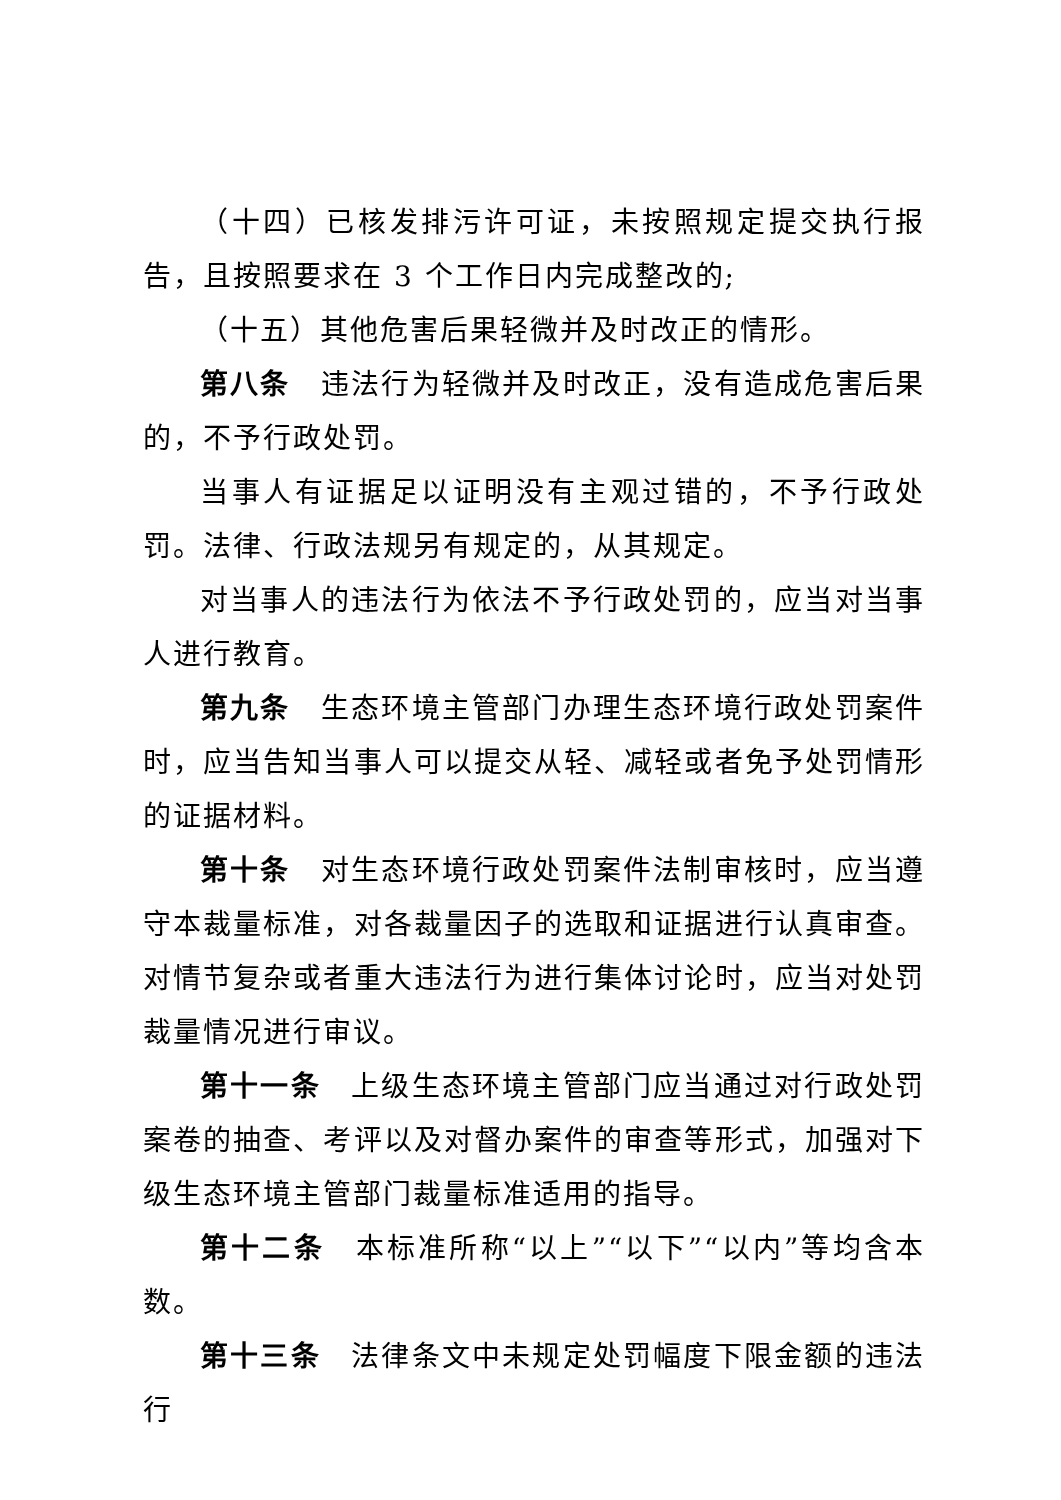（十四）已核发排污许可证，未按照规定提交执行报告，且按照要求在 3 个工作日内完成整改的;
（十五）其他危害后果轻微并及时改正的情形。
第八条　违法行为轻微并及时改正，没有造成危害后果的，不予行政处罚。
当事人有证据足以证明没有主观过错的，不予行政处罚。法律、行政法规另有规定的，从其规定。
对当事人的违法行为依法不予行政处罚的，应当对当事人进行教育。
第九条　生态环境主管部门办理生态环境行政处罚案件时，应当告知当事人可以提交从轻、减轻或者免予处罚情形的证据材料。
第十条　对生态环境行政处罚案件法制审核时，应当遵守本裁量标准，对各裁量因子的选取和证据进行认真审查。对情节复杂或者重大违法行为进行集体讨论时，应当对处罚裁量情况进行审议。
第十一条　上级生态环境主管部门应当通过对行政处罚案卷的抽查、考评以及对督办案件的审查等形式，加强对下级生态环境主管部门裁量标准适用的指导。
第十二条　本标准所称“以上”“以下”“以内”等均含本数。
第十三条　法律条文中未规定处罚幅度下限金额的违法行